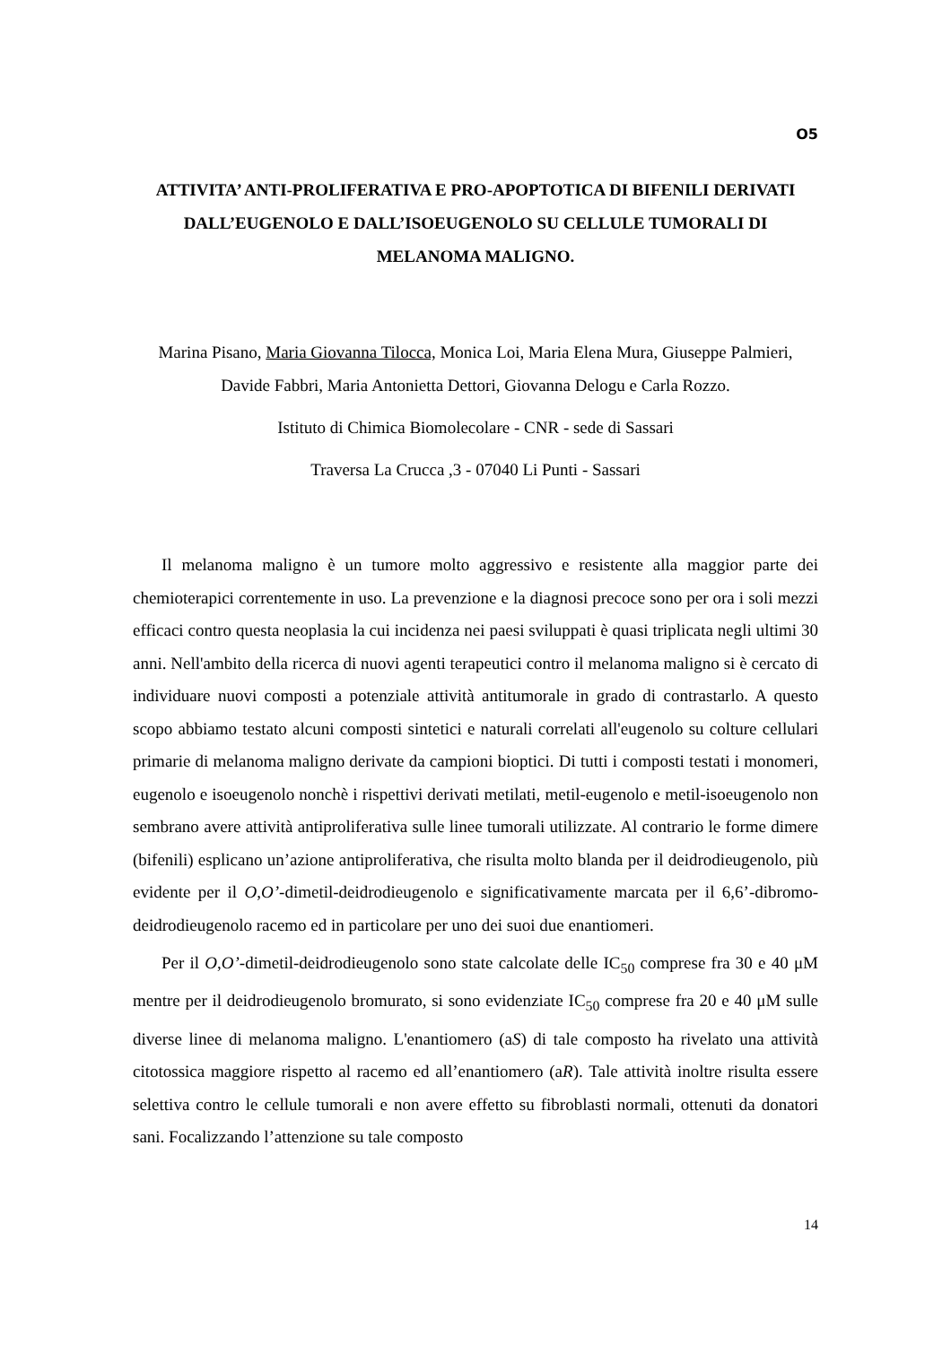O5
ATTIVITA’ ANTI-PROLIFERATIVA E PRO-APOPTOTICA DI BIFENILI DERIVATI DALL’EUGENOLO E DALL’ISOEUGENOLO SU CELLULE TUMORALI DI MELANOMA MALIGNO.
Marina Pisano, Maria Giovanna Tilocca, Monica Loi, Maria Elena Mura, Giuseppe Palmieri, Davide Fabbri, Maria Antonietta Dettori, Giovanna Delogu e Carla Rozzo.
Istituto di Chimica Biomolecolare - CNR - sede di Sassari
Traversa La Crucca ,3 - 07040 Li Punti - Sassari
Il melanoma maligno è un tumore molto aggressivo e resistente alla maggior parte dei chemioterapici correntemente in uso. La prevenzione e la diagnosi precoce sono per ora i soli mezzi efficaci contro questa neoplasia la cui incidenza nei paesi sviluppati è quasi triplicata negli ultimi 30 anni. Nell'ambito della ricerca di nuovi agenti terapeutici contro il melanoma maligno si è cercato di individuare nuovi composti a potenziale attività antitumorale in grado di contrastarlo. A questo scopo abbiamo testato alcuni composti sintetici e naturali correlati all'eugenolo su colture cellulari primarie di melanoma maligno derivate da campioni bioptici. Di tutti i composti testati i monomeri, eugenolo e isoeugenolo nonchè i rispettivi derivati metilati, metil-eugenolo e metil-isoeugenolo non sembrano avere attività antiproliferativa sulle linee tumorali utilizzate. Al contrario le forme dimere (bifenili) esplicano un’azione antiproliferativa, che risulta molto blanda per il deidrodieugenolo, più evidente per il O,O’-dimetil-deidrodieugenolo e significativamente marcata per il 6,6’-dibromo-deidrodieugenolo racemo ed in particolare per uno dei suoi due enantiomeri.
Per il O,O’-dimetil-deidrodieugenolo sono state calcolate delle IC<sub>50</sub> comprese fra 30 e 40 μM mentre per il deidrodieugenolo bromurato, si sono evidenziate IC<sub>50</sub> comprese fra 20 e 40 μM sulle diverse linee di melanoma maligno. L'enantiomero (aS) di tale composto ha rivelato una attività citotossica maggiore rispetto al racemo ed all’enantiomero (aR). Tale attività inoltre risulta essere selettiva contro le cellule tumorali e non avere effetto su fibroblasti normali, ottenuti da donatori sani. Focalizzando l’attenzione su tale composto
14